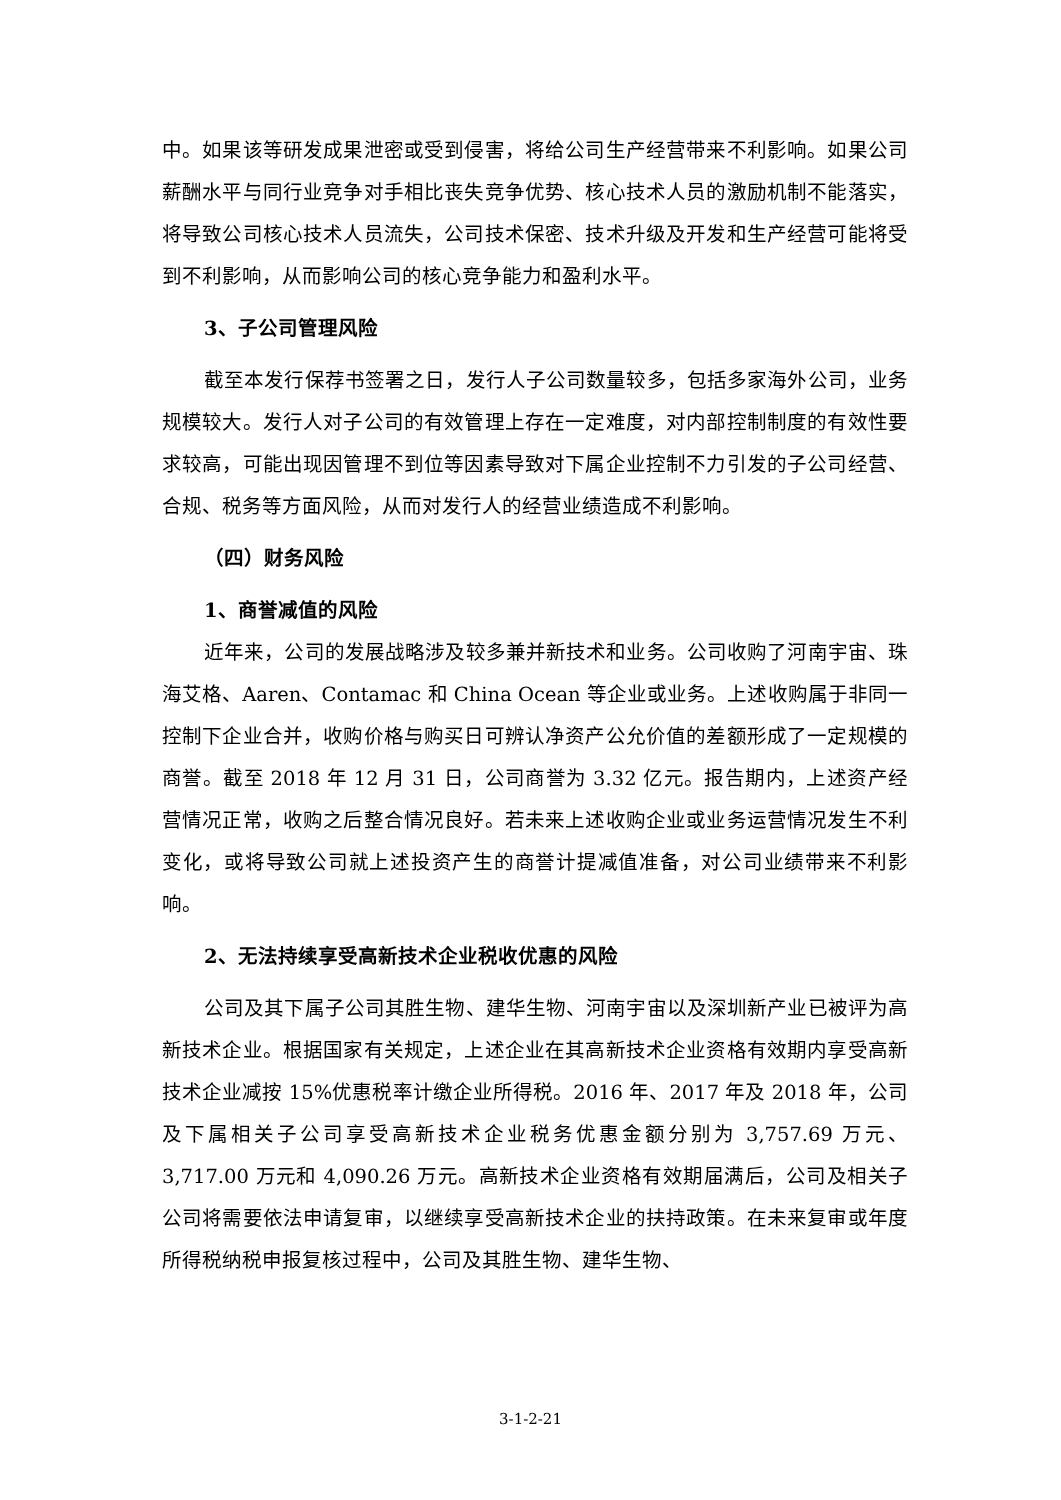中。如果该等研发成果泄密或受到侵害，将给公司生产经营带来不利影响。如果公司薪酬水平与同行业竞争对手相比丧失竞争优势、核心技术人员的激励机制不能落实，将导致公司核心技术人员流失，公司技术保密、技术升级及开发和生产经营可能将受到不利影响，从而影响公司的核心竞争能力和盈利水平。
3、子公司管理风险
截至本发行保荐书签署之日，发行人子公司数量较多，包括多家海外公司，业务规模较大。发行人对子公司的有效管理上存在一定难度，对内部控制制度的有效性要求较高，可能出现因管理不到位等因素导致对下属企业控制不力引发的子公司经营、合规、税务等方面风险，从而对发行人的经营业绩造成不利影响。
（四）财务风险
1、商誉减值的风险
近年来，公司的发展战略涉及较多兼并新技术和业务。公司收购了河南宇宙、珠海艾格、Aaren、Contamac 和 China Ocean 等企业或业务。上述收购属于非同一控制下企业合并，收购价格与购买日可辨认净资产公允价值的差额形成了一定规模的商誉。截至 2018 年 12 月 31 日，公司商誉为 3.32 亿元。报告期内，上述资产经营情况正常，收购之后整合情况良好。若未来上述收购企业或业务运营情况发生不利变化，或将导致公司就上述投资产生的商誉计提减值准备，对公司业绩带来不利影响。
2、无法持续享受高新技术企业税收优惠的风险
公司及其下属子公司其胜生物、建华生物、河南宇宙以及深圳新产业已被评为高新技术企业。根据国家有关规定，上述企业在其高新技术企业资格有效期内享受高新技术企业减按 15%优惠税率计缴企业所得税。2016 年、2017 年及 2018 年，公司及下属相关子公司享受高新技术企业税务优惠金额分别为 3,757.69 万元、3,717.00 万元和 4,090.26 万元。高新技术企业资格有效期届满后，公司及相关子公司将需要依法申请复审，以继续享受高新技术企业的扶持政策。在未来复审或年度所得税纳税申报复核过程中，公司及其胜生物、建华生物、
3-1-2-21